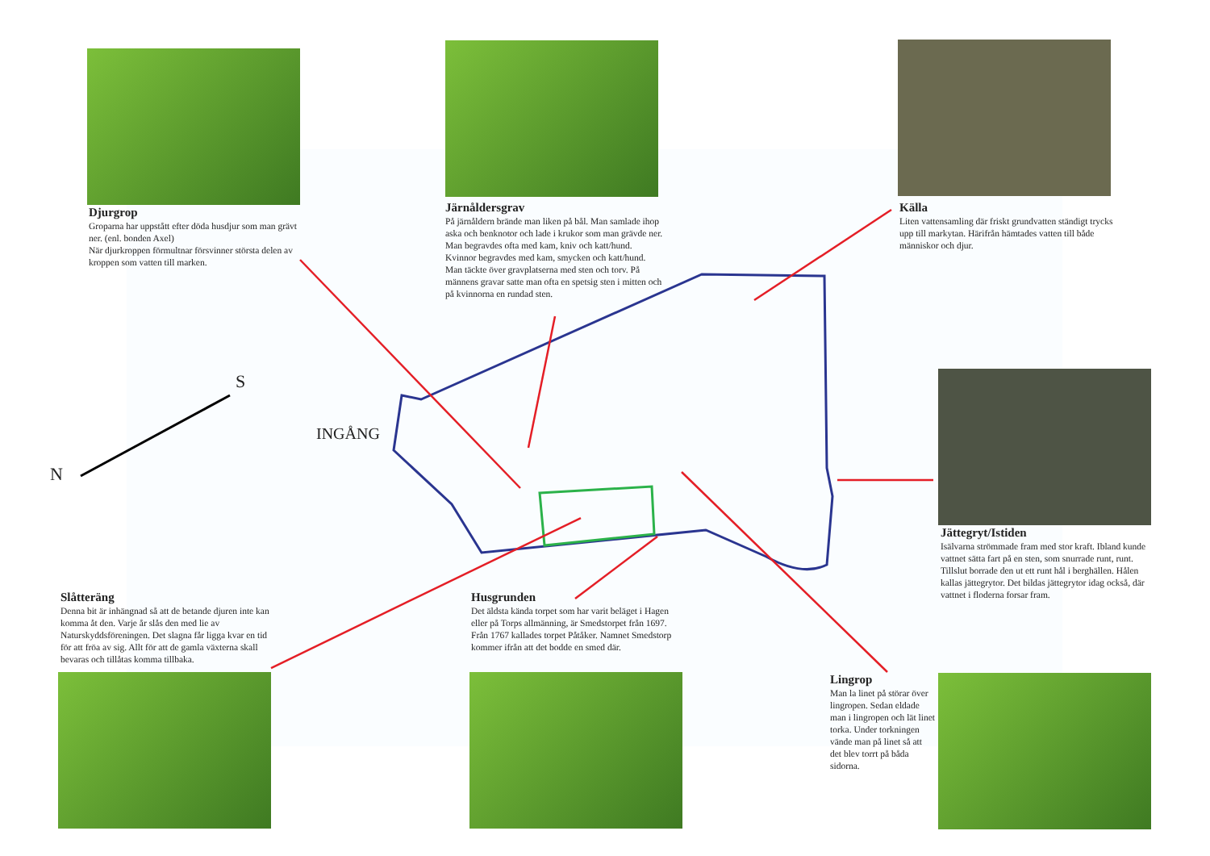Djurgrop
Groparna har uppstått efter döda husdjur som man grävt ner. (enl. bonden Axel)
När djurkroppen förmultnar försvinner största delen av kroppen som vatten till marken.
Järnåldersgrav
På järnåldern brände man liken på bål. Man samlade ihop aska och benknotor och lade i krukor som man grävde ner. Man begravdes ofta med kam, kniv och katt/hund. Kvinnor begravdes med kam, smycken och katt/hund. Man täckte över gravplatserna med sten och torv. På männens gravar satte man ofta en spetsig sten i mitten och på kvinnorna en rundad sten.
Källa
Liten vattensamling där friskt grundvatten ständigt trycks upp till markytan. Härifrån hämtades vatten till både människor och djur.
INGÅNG
N
S
Jättegryt/Istiden
Isälvarna strömmade fram med stor kraft. Ibland kunde vattnet sätta fart på en sten, som snurrade runt, runt. Tillslut borrade den ut ett runt hål i berghällen. Hålen kallas jättegrytor. Det bildas jättegrytor idag också, där vattnet i floderna forsar fram.
Slåtteräng
Denna bit är inhängnad så att de betande djuren inte kan komma åt den. Varje år slås den med lie av Naturskyddsföreningen. Det slagna får ligga kvar en tid för att fröa av sig. Allt för att de gamla växterna skall bevaras och tillåtas komma tillbaka.
Husgrunden
Det äldsta kända torpet som har varit beläget i Hagen eller på Torps allmänning, är Smedstorpet från 1697. Från 1767 kallades torpet Påtåker. Namnet Smedstorp kommer ifrån att det bodde en smed där.
Lingrop
Man la linet på störar över lingropen. Sedan eldade man i lingropen och lät linet torka. Under torkningen vände man på linet så att det blev torrt på båda sidorna.